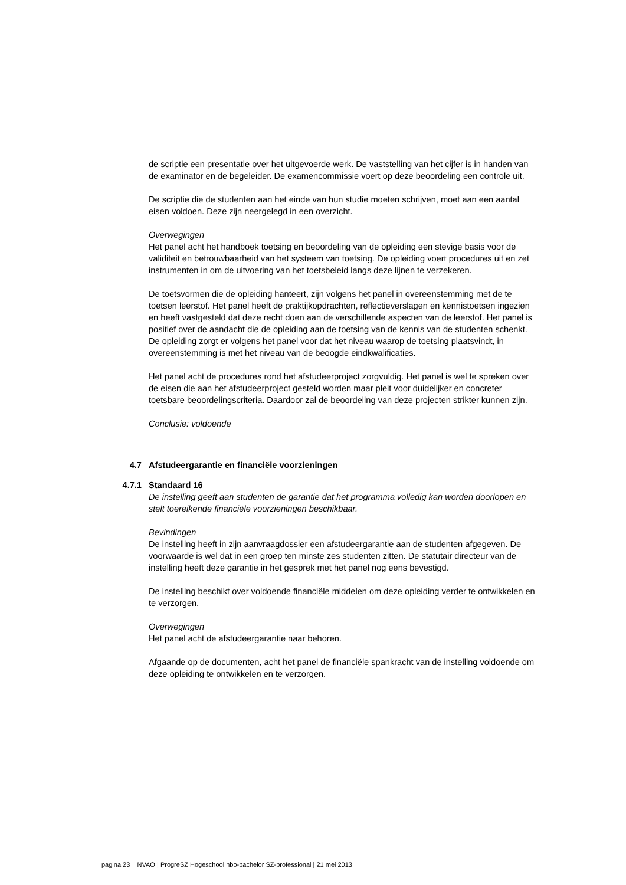de scriptie een presentatie over het uitgevoerde werk. De vaststelling van het cijfer is in handen van de examinator en de begeleider. De examencommissie voert op deze beoordeling een controle uit.
De scriptie die de studenten aan het einde van hun studie moeten schrijven, moet aan een aantal eisen voldoen. Deze zijn neergelegd in een overzicht.
Overwegingen
Het panel acht het handboek toetsing en beoordeling van de opleiding een stevige basis voor de validiteit en betrouwbaarheid van het systeem van toetsing. De opleiding voert procedures uit en zet instrumenten in om de uitvoering van het toetsbeleid langs deze lijnen te verzekeren.
De toetsvormen die de opleiding hanteert, zijn volgens het panel in overeenstemming met de te toetsen leerstof. Het panel heeft de praktijkopdrachten, reflectieverslagen en kennistoetsen ingezien en heeft vastgesteld dat deze recht doen aan de verschillende aspecten van de leerstof. Het panel is positief over de aandacht die de opleiding aan de toetsing van de kennis van de studenten schenkt. De opleiding zorgt er volgens het panel voor dat het niveau waarop de toetsing plaatsvindt, in overeenstemming is met het niveau van de beoogde eindkwalificaties.
Het panel acht de procedures rond het afstudeerproject zorgvuldig. Het panel is wel te spreken over de eisen die aan het afstudeerproject gesteld worden maar pleit voor duidelijker en concreter toetsbare beoordelingscriteria. Daardoor zal de beoordeling van deze projecten strikter kunnen zijn.
Conclusie: voldoende
4.7 Afstudeergarantie en financiële voorzieningen
4.7.1 Standaard 16
De instelling geeft aan studenten de garantie dat het programma volledig kan worden doorlopen en stelt toereikende financiële voorzieningen beschikbaar.
Bevindingen
De instelling heeft in zijn aanvraagdossier een afstudeergarantie aan de studenten afgegeven. De voorwaarde is wel dat in een groep ten minste zes studenten zitten. De statutair directeur van de instelling heeft deze garantie in het gesprek met het panel nog eens bevestigd.
De instelling beschikt over voldoende financiële middelen om deze opleiding verder te ontwikkelen en te verzorgen.
Overwegingen
Het panel acht de afstudeergarantie naar behoren.
Afgaande op de documenten, acht het panel de financiële spankracht van de instelling voldoende om deze opleiding te ontwikkelen en te verzorgen.
pagina 23 NVAO | ProgreSZ Hogeschool hbo-bachelor SZ-professional | 21 mei 2013